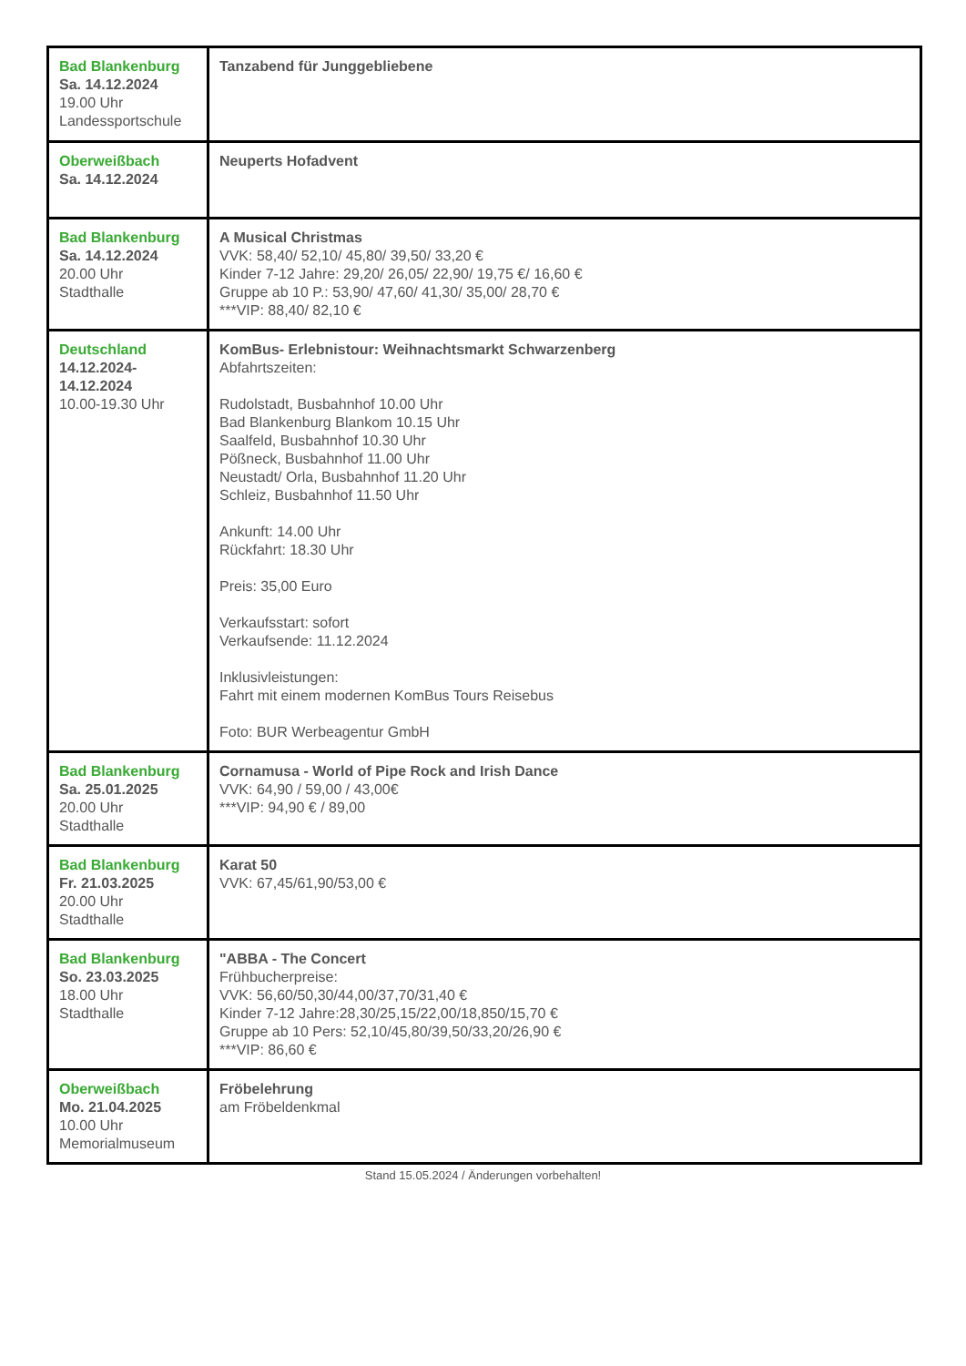| Bad Blankenburg Sa. 14.12.2024 19.00 Uhr Landessportschule | Tanzabend für Junggebliebene |
| Oberweißbach Sa. 14.12.2024 | Neuperts Hofadvent |
| Bad Blankenburg Sa. 14.12.2024 20.00 Uhr Stadthalle | A Musical Christmas VVK: 58,40/ 52,10/ 45,80/ 39,50/ 33,20 € Kinder 7-12 Jahre: 29,20/ 26,05/ 22,90/ 19,75 €/ 16,60 € Gruppe ab 10 P.: 53,90/ 47,60/ 41,30/ 35,00/ 28,70 € ***VIP: 88,40/ 82,10 € |
| Deutschland 14.12.2024- 14.12.2024 10.00-19.30 Uhr | KomBus- Erlebnistour: Weihnachtsmarkt Schwarzenberg Abfahrtszeiten: Rudolstadt, Busbahnhof 10.00 Uhr Bad Blankenburg Blankom 10.15 Uhr Saalfeld, Busbahnhof 10.30 Uhr Pößneck, Busbahnhof 11.00 Uhr Neustadt/ Orla, Busbahnhof 11.20 Uhr Schleiz, Busbahnhof 11.50 Uhr Ankunft: 14.00 Uhr Rückfahrt: 18.30 Uhr Preis: 35,00 Euro Verkaufsstart: sofort Verkaufsende: 11.12.2024 Inklusivleistungen: Fahrt mit einem modernen KomBus Tours Reisebus Foto: BUR Werbeagentur GmbH |
| Bad Blankenburg Sa. 25.01.2025 20.00 Uhr Stadthalle | Cornamusa - World of Pipe Rock and Irish Dance VVK: 64,90 / 59,00 / 43,00€ ***VIP: 94,90 € / 89,00 |
| Bad Blankenburg Fr. 21.03.2025 20.00 Uhr Stadthalle | Karat 50 VVK: 67,45/61,90/53,00 € |
| Bad Blankenburg So. 23.03.2025 18.00 Uhr Stadthalle | "ABBA - The Concert Frühbucherpreise: VVK: 56,60/50,30/44,00/37,70/31,40 € Kinder 7-12 Jahre:28,30/25,15/22,00/18,850/15,70 € Gruppe ab 10 Pers: 52,10/45,80/39,50/33,20/26,90 € ***VIP: 86,60 € |
| Oberweißbach Mo. 21.04.2025 10.00 Uhr Memorialmuseum | Fröbelehrung am Fröbeldenkmal |
Stand 15.05.2024 / Änderungen vorbehalten!